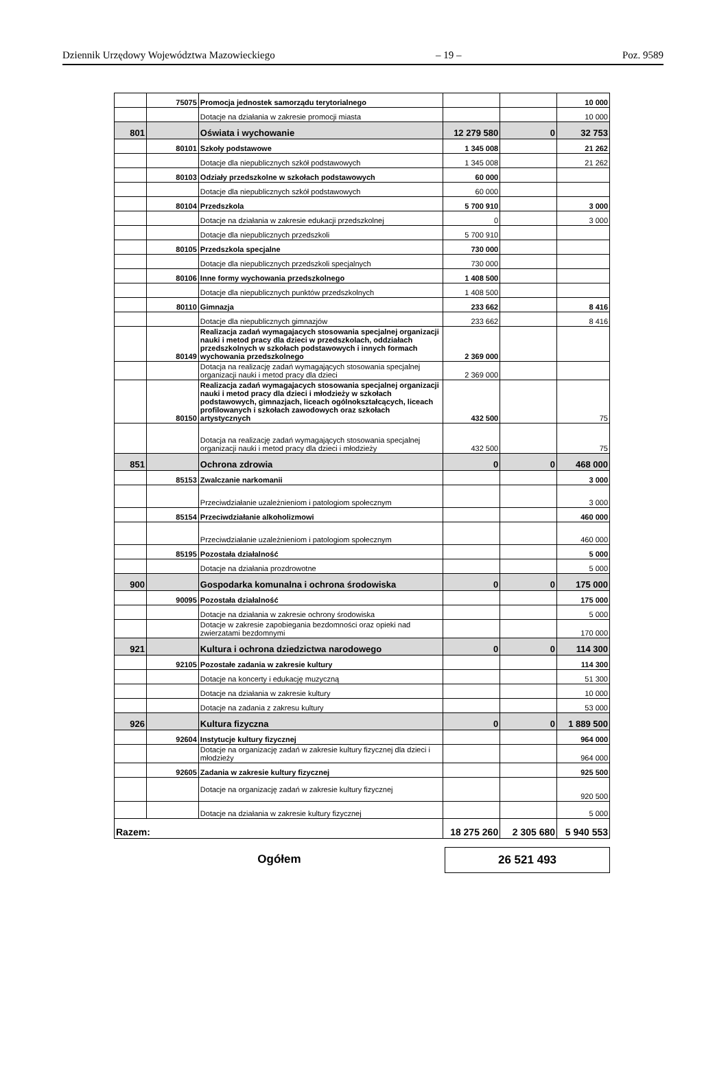Dziennik Urzędowy Województwa Mazowieckiego – 19 – Poz. 9589
| | 75075 | Promocja jednostek samorządu terytorialnego | | | 10 000 |
| | | Dotacje na działania w zakresie promocji miasta | | | 10 000 |
| 801 | | Oświata i wychowanie | 12 279 580 | 0 | 32 753 |
| | 80101 | Szkoły podstawowe | 1 345 008 | | 21 262 |
| | | Dotacje dla niepublicznych szkół podstawowych | 1 345 008 | | 21 262 |
| | 80103 | Odziały przedszkolne w szkołach podstawowych | 60 000 | | |
| | | Dotacje dla niepublicznych szkół podstawowych | 60 000 | | |
| | 80104 | Przedszkola | 5 700 910 | | 3 000 |
| | | Dotacje na działania w zakresie edukacji przedszkolnej | 0 | | 3 000 |
| | | Dotacje dla niepublicznych przedszkoli | 5 700 910 | | |
| | 80105 | Przedszkola specjalne | 730 000 | | |
| | | Dotacje dla niepublicznych przedszkoli specjalnych | 730 000 | | |
| | 80106 | Inne formy wychowania przedszkolnego | 1 408 500 | | |
| | | Dotacje dla niepublicznych punktów przedszkolnych | 1 408 500 | | |
| | 80110 | Gimnazja | 233 662 | | 8 416 |
| | | Dotacje dla niepublicznych gimnazjów | 233 662 | | 8 416 |
| | 80149 | Realizacja zadań wymagajacych stosowania specjalnej organizacji nauki i metod pracy dla dzieci w przedszkolach, oddziałach przedszkolnych w szkołach podstawowych i innych formach wychowania przedszkolnego | 2 369 000 | | |
| | | Dotacja na realizację zadań wymagających stosowania specjalnej organizacji nauki i metod pracy dla dzieci | 2 369 000 | | |
| | 80150 | Realizacja zadań wymagajacych stosowania specjalnej organizacji nauki i metod pracy dla dzieci i młodzieży w szkołach podstawowych, gimnazjach, liceach ogólnokształcących, liceach profilowanych i szkołach zawodowych oraz szkołach artystycznych | 432 500 | | 75 |
| | | Dotacja na realizację zadań wymagających stosowania specjalnej organizacji nauki i metod pracy dla dzieci i młodzieży | 432 500 | | 75 |
| 851 | | Ochrona zdrowia | 0 | 0 | 468 000 |
| | 85153 | Zwalczanie narkomanii | | | 3 000 |
| | | Przeciwdziałanie uzależnieniom i patologiom społecznym | | | 3 000 |
| | 85154 | Przeciwdziałanie alkoholizmowi | | | 460 000 |
| | | Przeciwdziałanie uzależnieniom i patologiom społecznym | | | 460 000 |
| | 85195 | Pozostała działalność | | | 5 000 |
| | | Dotacje na działania prozdrowotne | | | 5 000 |
| 900 | | Gospodarka komunalna i ochrona środowiska | 0 | 0 | 175 000 |
| | 90095 | Pozostała działalność | | | 175 000 |
| | | Dotacje na działania w zakresie ochrony środowiska | | | 5 000 |
| | | Dotacje w zakresie zapobiegania bezdomności oraz opieki nad zwierzatami bezdomnymi | | | 170 000 |
| 921 | | Kultura i ochrona dziedzictwa narodowego | 0 | 0 | 114 300 |
| | 92105 | Pozostałe zadania w zakresie kultury | | | 114 300 |
| | | Dotacje na koncerty i edukację muzyczną | | | 51 300 |
| | | Dotacje na działania w zakresie kultury | | | 10 000 |
| | | Dotacje na zadania z zakresu kultury | | | 53 000 |
| 926 | | Kultura fizyczna | 0 | 0 | 1 889 500 |
| | 92604 | Instytucje kultury fizycznej | | | 964 000 |
| | | Dotacje na organizację zadań w zakresie kultury fizycznej dla dzieci i młodzieży | | | 964 000 |
| | 92605 | Zadania w zakresie kultury fizycznej | | | 925 500 |
| | | Dotacje na organizację zadań w zakresie kultury fizycznej | | | 920 500 |
| | | Dotacje na działania w zakresie kultury fizycznej | | | 5 000 |
| Razem: | | | 18 275 260 | 2 305 680 | 5 940 553 |
Ogółem
26 521 493